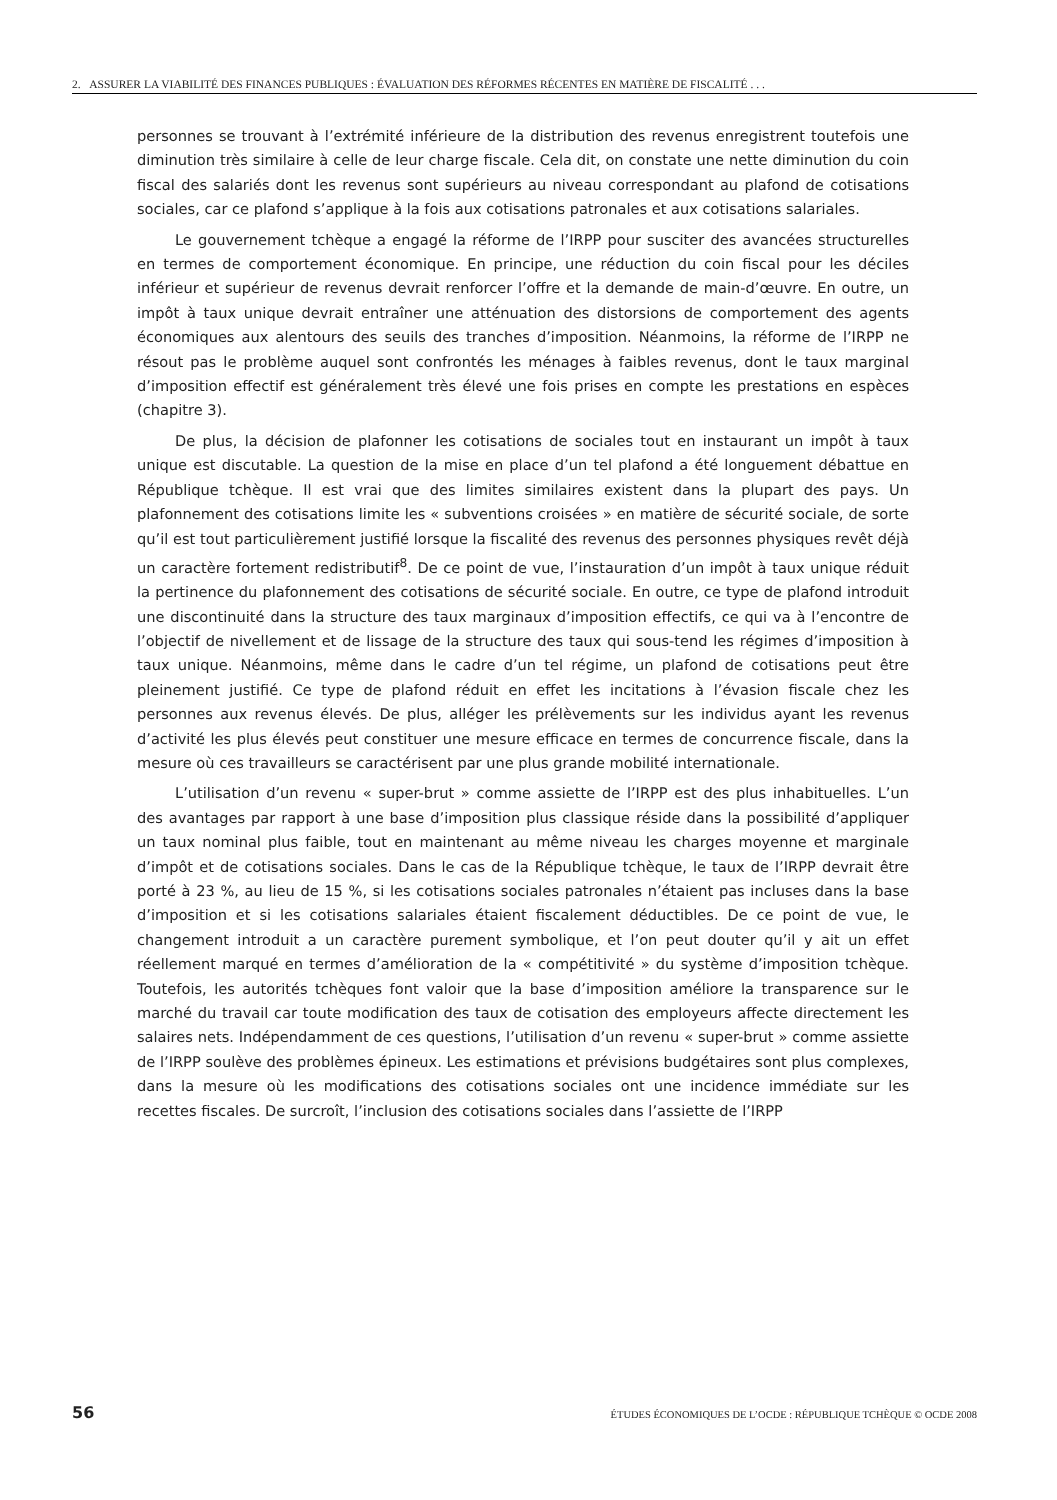2. ASSURER LA VIABILITÉ DES FINANCES PUBLIQUES : ÉVALUATION DES RÉFORMES RÉCENTES EN MATIÈRE DE FISCALITÉ . . .
personnes se trouvant à l’extrémité inférieure de la distribution des revenus enregistrent toutefois une diminution très similaire à celle de leur charge fiscale. Cela dit, on constate une nette diminution du coin fiscal des salariés dont les revenus sont supérieurs au niveau correspondant au plafond de cotisations sociales, car ce plafond s’applique à la fois aux cotisations patronales et aux cotisations salariales.
Le gouvernement tchèque a engagé la réforme de l’IRPP pour susciter des avancées structurelles en termes de comportement économique. En principe, une réduction du coin fiscal pour les déciles inférieur et supérieur de revenus devrait renforcer l’offre et la demande de main-d’œuvre. En outre, un impôt à taux unique devrait entraîner une atténuation des distorsions de comportement des agents économiques aux alentours des seuils des tranches d’imposition. Néanmoins, la réforme de l’IRPP ne résout pas le problème auquel sont confrontés les ménages à faibles revenus, dont le taux marginal d’imposition effectif est généralement très élevé une fois prises en compte les prestations en espèces (chapitre 3).
De plus, la décision de plafonner les cotisations de sociales tout en instaurant un impôt à taux unique est discutable. La question de la mise en place d’un tel plafond a été longuement débattue en République tchèque. Il est vrai que des limites similaires existent dans la plupart des pays. Un plafonnement des cotisations limite les « subventions croisées » en matière de sécurité sociale, de sorte qu’il est tout particulièrement justifié lorsque la fiscalité des revenus des personnes physiques revêt déjà un caractère fortement redistributif<sup>8</sup>. De ce point de vue, l’instauration d’un impôt à taux unique réduit la pertinence du plafonnement des cotisations de sécurité sociale. En outre, ce type de plafond introduit une discontinuité dans la structure des taux marginaux d’imposition effectifs, ce qui va à l’encontre de l’objectif de nivellement et de lissage de la structure des taux qui sous-tend les régimes d’imposition à taux unique. Néanmoins, même dans le cadre d’un tel régime, un plafond de cotisations peut être pleinement justifié. Ce type de plafond réduit en effet les incitations à l’évasion fiscale chez les personnes aux revenus élevés. De plus, alléger les prélèvements sur les individus ayant les revenus d’activité les plus élevés peut constituer une mesure efficace en termes de concurrence fiscale, dans la mesure où ces travailleurs se caractérisent par une plus grande mobilité internationale.
L’utilisation d’un revenu « super-brut » comme assiette de l’IRPP est des plus inhabituelles. L’un des avantages par rapport à une base d’imposition plus classique réside dans la possibilité d’appliquer un taux nominal plus faible, tout en maintenant au même niveau les charges moyenne et marginale d’impôt et de cotisations sociales. Dans le cas de la République tchèque, le taux de l’IRPP devrait être porté à 23 %, au lieu de 15 %, si les cotisations sociales patronales n’étaient pas incluses dans la base d’imposition et si les cotisations salariales étaient fiscalement déductibles. De ce point de vue, le changement introduit a un caractère purement symbolique, et l’on peut douter qu’il y ait un effet réellement marqué en termes d’amélioration de la « compétitivité » du système d’imposition tchèque. Toutefois, les autorités tchèques font valoir que la base d’imposition améliore la transparence sur le marché du travail car toute modification des taux de cotisation des employeurs affecte directement les salaires nets. Indépendamment de ces questions, l’utilisation d’un revenu « super-brut » comme assiette de l’IRPP soulève des problèmes épineux. Les estimations et prévisions budgétaires sont plus complexes, dans la mesure où les modifications des cotisations sociales ont une incidence immédiate sur les recettes fiscales. De surcroît, l’inclusion des cotisations sociales dans l’assiette de l’IRPP
56 ÉTUDES ÉCONOMIQUES DE L’OCDE : RÉPUBLIQUE TCHÈQUE © OCDE 2008